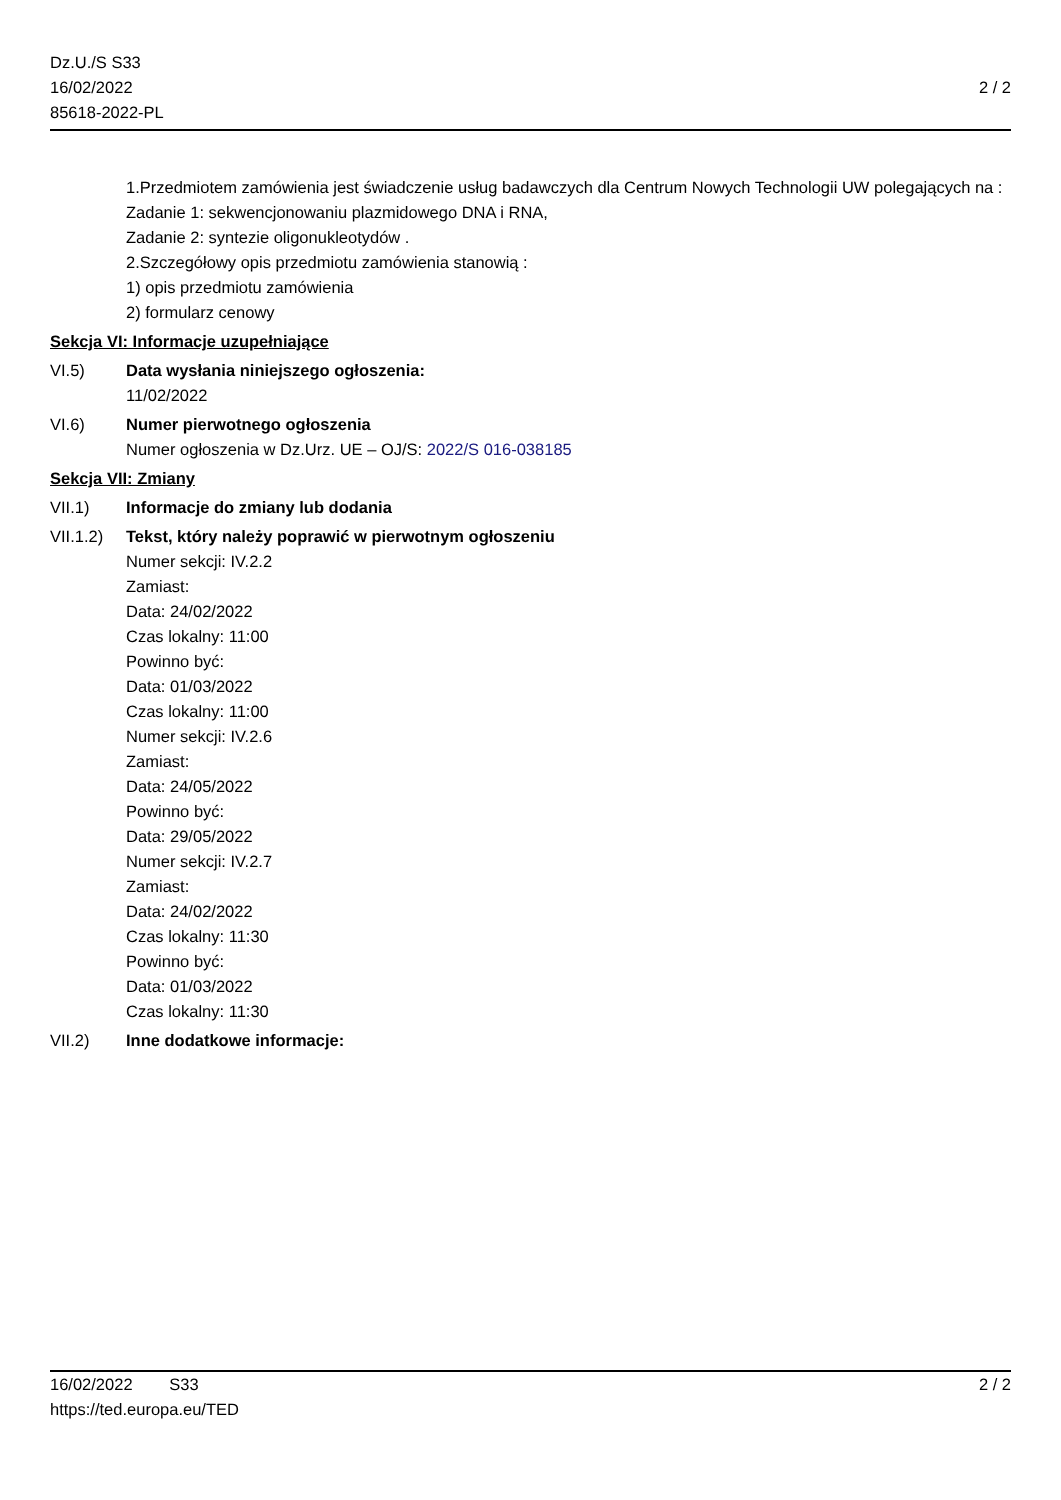Dz.U./S S33
16/02/2022
85618-2022-PL
2 / 2
1.Przedmiotem zamówienia jest świadczenie usług badawczych dla Centrum Nowych Technologii UW polegających na :
Zadanie 1: sekwencjonowaniu plazmidowego DNA i RNA,
Zadanie 2: syntezie oligonukleotydów .
2.Szczegółowy opis przedmiotu zamówienia stanowią :
1) opis przedmiotu zamówienia
2) formularz cenowy
Sekcja VI: Informacje uzupełniające
VI.5) Data wysłania niniejszego ogłoszenia:
11/02/2022
VI.6) Numer pierwotnego ogłoszenia
Numer ogłoszenia w Dz.Urz. UE – OJ/S: 2022/S 016-038185
Sekcja VII: Zmiany
VII.1) Informacje do zmiany lub dodania
VII.1.2)
Tekst, który należy poprawić w pierwotnym ogłoszeniu
Numer sekcji: IV.2.2
Zamiast:
Data: 24/02/2022
Czas lokalny: 11:00
Powinno być:
Data: 01/03/2022
Czas lokalny: 11:00
Numer sekcji: IV.2.6
Zamiast:
Data: 24/05/2022
Powinno być:
Data: 29/05/2022
Numer sekcji: IV.2.7
Zamiast:
Data: 24/02/2022
Czas lokalny: 11:30
Powinno być:
Data: 01/03/2022
Czas lokalny: 11:30
VII.2) Inne dodatkowe informacje:
16/02/2022 S33
https://ted.europa.eu/TED
2 / 2